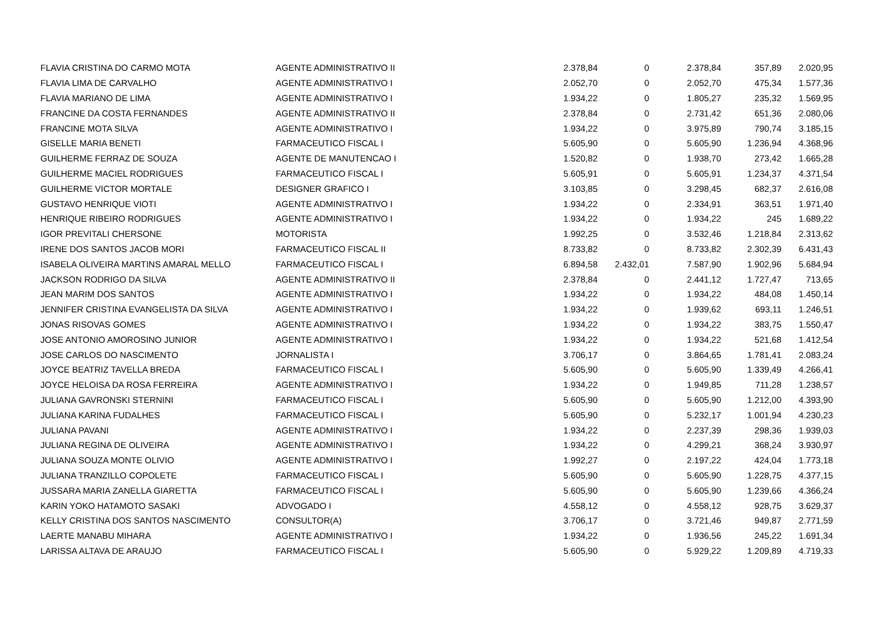| FLAVIA CRISTINA DO CARMO MOTA | AGENTE ADMINISTRATIVO II | 2.378,84 | 0 | 2.378,84 | 357,89 | 2.020,95 |
| FLAVIA LIMA DE CARVALHO | AGENTE ADMINISTRATIVO I | 2.052,70 | 0 | 2.052,70 | 475,34 | 1.577,36 |
| FLAVIA MARIANO DE LIMA | AGENTE ADMINISTRATIVO I | 1.934,22 | 0 | 1.805,27 | 235,32 | 1.569,95 |
| FRANCINE DA COSTA FERNANDES | AGENTE ADMINISTRATIVO II | 2.378,84 | 0 | 2.731,42 | 651,36 | 2.080,06 |
| FRANCINE MOTA SILVA | AGENTE ADMINISTRATIVO I | 1.934,22 | 0 | 3.975,89 | 790,74 | 3.185,15 |
| GISELLE MARIA BENETI | FARMACEUTICO FISCAL I | 5.605,90 | 0 | 5.605,90 | 1.236,94 | 4.368,96 |
| GUILHERME FERRAZ DE SOUZA | AGENTE DE MANUTENCAO I | 1.520,82 | 0 | 1.938,70 | 273,42 | 1.665,28 |
| GUILHERME MACIEL RODRIGUES | FARMACEUTICO FISCAL I | 5.605,91 | 0 | 5.605,91 | 1.234,37 | 4.371,54 |
| GUILHERME VICTOR MORTALE | DESIGNER GRAFICO I | 3.103,85 | 0 | 3.298,45 | 682,37 | 2.616,08 |
| GUSTAVO HENRIQUE VIOTI | AGENTE ADMINISTRATIVO I | 1.934,22 | 0 | 2.334,91 | 363,51 | 1.971,40 |
| HENRIQUE RIBEIRO RODRIGUES | AGENTE ADMINISTRATIVO I | 1.934,22 | 0 | 1.934,22 | 245 | 1.689,22 |
| IGOR PREVITALI CHERSONE | MOTORISTA | 1.992,25 | 0 | 3.532,46 | 1.218,84 | 2.313,62 |
| IRENE DOS SANTOS JACOB MORI | FARMACEUTICO FISCAL II | 8.733,82 | 0 | 8.733,82 | 2.302,39 | 6.431,43 |
| ISABELA OLIVEIRA MARTINS AMARAL MELLO | FARMACEUTICO FISCAL I | 6.894,58 | 2.432,01 | 7.587,90 | 1.902,96 | 5.684,94 |
| JACKSON RODRIGO DA SILVA | AGENTE ADMINISTRATIVO II | 2.378,84 | 0 | 2.441,12 | 1.727,47 | 713,65 |
| JEAN MARIM DOS SANTOS | AGENTE ADMINISTRATIVO I | 1.934,22 | 0 | 1.934,22 | 484,08 | 1.450,14 |
| JENNIFER CRISTINA EVANGELISTA DA SILVA | AGENTE ADMINISTRATIVO I | 1.934,22 | 0 | 1.939,62 | 693,11 | 1.246,51 |
| JONAS RISOVAS GOMES | AGENTE ADMINISTRATIVO I | 1.934,22 | 0 | 1.934,22 | 383,75 | 1.550,47 |
| JOSE ANTONIO AMOROSINO JUNIOR | AGENTE ADMINISTRATIVO I | 1.934,22 | 0 | 1.934,22 | 521,68 | 1.412,54 |
| JOSE CARLOS DO NASCIMENTO | JORNALISTA I | 3.706,17 | 0 | 3.864,65 | 1.781,41 | 2.083,24 |
| JOYCE BEATRIZ TAVELLA BREDA | FARMACEUTICO FISCAL I | 5.605,90 | 0 | 5.605,90 | 1.339,49 | 4.266,41 |
| JOYCE HELOISA DA ROSA FERREIRA | AGENTE ADMINISTRATIVO I | 1.934,22 | 0 | 1.949,85 | 711,28 | 1.238,57 |
| JULIANA GAVRONSKI STERNINI | FARMACEUTICO FISCAL I | 5.605,90 | 0 | 5.605,90 | 1.212,00 | 4.393,90 |
| JULIANA KARINA FUDALHES | FARMACEUTICO FISCAL I | 5.605,90 | 0 | 5.232,17 | 1.001,94 | 4.230,23 |
| JULIANA PAVANI | AGENTE ADMINISTRATIVO I | 1.934,22 | 0 | 2.237,39 | 298,36 | 1.939,03 |
| JULIANA REGINA DE OLIVEIRA | AGENTE ADMINISTRATIVO I | 1.934,22 | 0 | 4.299,21 | 368,24 | 3.930,97 |
| JULIANA SOUZA MONTE OLIVIO | AGENTE ADMINISTRATIVO I | 1.992,27 | 0 | 2.197,22 | 424,04 | 1.773,18 |
| JULIANA TRANZILLO COPOLETE | FARMACEUTICO FISCAL I | 5.605,90 | 0 | 5.605,90 | 1.228,75 | 4.377,15 |
| JUSSARA MARIA ZANELLA GIARETTA | FARMACEUTICO FISCAL I | 5.605,90 | 0 | 5.605,90 | 1.239,66 | 4.366,24 |
| KARIN YOKO HATAMOTO SASAKI | ADVOGADO I | 4.558,12 | 0 | 4.558,12 | 928,75 | 3.629,37 |
| KELLY CRISTINA DOS SANTOS NASCIMENTO | CONSULTOR(A) | 3.706,17 | 0 | 3.721,46 | 949,87 | 2.771,59 |
| LAERTE MANABU MIHARA | AGENTE ADMINISTRATIVO I | 1.934,22 | 0 | 1.936,56 | 245,22 | 1.691,34 |
| LARISSA ALTAVA DE ARAUJO | FARMACEUTICO FISCAL I | 5.605,90 | 0 | 5.929,22 | 1.209,89 | 4.719,33 |